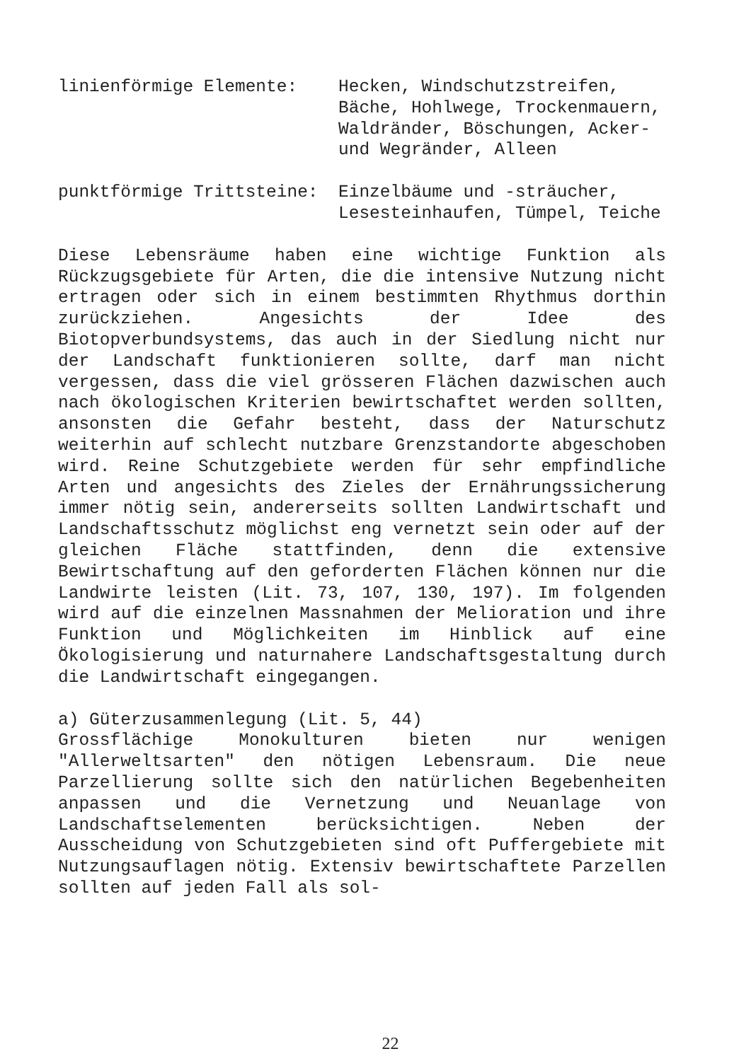linienförmige Elemente: Hecken, Windschutzstreifen,
Bäche, Hohlwege, Trockenmauern,
Waldränder, Böschungen, Acker-
und Wegränder, Alleen
punktförmige Trittsteine: Einzelbäume und -sträucher,
Lesesteinhaufen, Tümpel, Teiche
Diese Lebensräume haben eine wichtige Funktion als Rückzugsgebiete für Arten, die die intensive Nutzung nicht ertragen oder sich in einem bestimmten Rhythmus dorthin zurückziehen. Angesichts der Idee des Biotopverbundsystems, das auch in der Siedlung nicht nur der Landschaft funktionieren sollte, darf man nicht vergessen, dass die viel grösseren Flächen dazwischen auch nach ökologischen Kriterien bewirtschaftet werden sollten, ansonsten die Gefahr besteht, dass der Naturschutz weiterhin auf schlecht nutzbare Grenzstandorte abgeschoben wird. Reine Schutzgebiete werden für sehr empfindliche Arten und angesichts des Zieles der Ernährungssicherung immer nötig sein, andererseits sollten Landwirtschaft und Landschaftsschutz möglichst eng vernetzt sein oder auf der gleichen Fläche stattfinden, denn die extensive Bewirtschaftung auf den geforderten Flächen können nur die Landwirte leisten (Lit. 73, 107, 130, 197). Im folgenden wird auf die einzelnen Massnahmen der Melioration und ihre Funktion und Möglichkeiten im Hinblick auf eine Ökologisierung und naturnahere Landschaftsgestaltung durch die Landwirtschaft eingegangen.
a) Güterzusammenlegung (Lit. 5, 44)
Grossflächige Monokulturen bieten nur wenigen "Allerweltsarten" den nötigen Lebensraum. Die neue Parzellierung sollte sich den natürlichen Begebenheiten anpassen und die Vernetzung und Neuanlage von Landschaftselementen berücksichtigen. Neben der Ausscheidung von Schutzgebieten sind oft Puffergebiete mit Nutzungsauflagen nötig. Extensiv bewirtschaftete Parzellen sollten auf jeden Fall als sol-
22